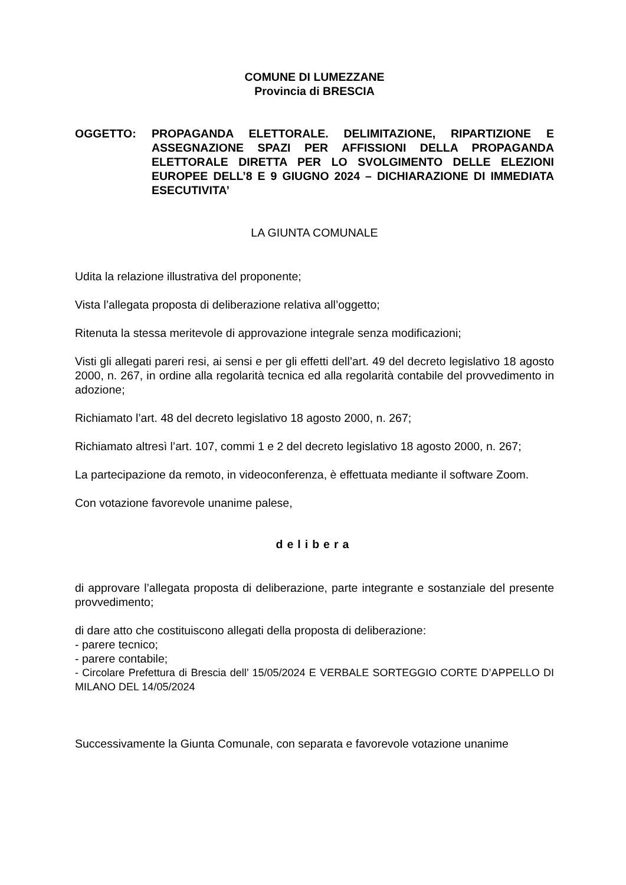COMUNE DI LUMEZZANE
Provincia di BRESCIA
OGGETTO: PROPAGANDA ELETTORALE. DELIMITAZIONE, RIPARTIZIONE E ASSEGNAZIONE SPAZI PER AFFISSIONI DELLA PROPAGANDA ELETTORALE DIRETTA PER LO SVOLGIMENTO DELLE ELEZIONI EUROPEE DELL’8 E 9 GIUGNO 2024 – DICHIARAZIONE DI IMMEDIATA ESECUTIVITA’
LA GIUNTA COMUNALE
Udita la relazione illustrativa del proponente;
Vista l’allegata proposta di deliberazione relativa all’oggetto;
Ritenuta la stessa meritevole di approvazione integrale senza modificazioni;
Visti gli allegati pareri resi, ai sensi e per gli effetti dell’art. 49 del decreto legislativo 18 agosto 2000, n. 267, in ordine alla regolarità tecnica ed alla regolarità contabile del provvedimento in adozione;
Richiamato l’art. 48 del decreto legislativo 18 agosto 2000, n. 267;
Richiamato altresì l’art. 107, commi 1 e 2 del decreto legislativo 18 agosto 2000, n. 267;
La partecipazione da remoto, in videoconferenza, è effettuata mediante il software Zoom.
Con votazione favorevole unanime palese,
delibera
di approvare l’allegata proposta di deliberazione, parte integrante e sostanziale del presente provvedimento;
di dare atto che costituiscono allegati della proposta di deliberazione:
- parere tecnico;
- parere contabile;
- Circolare Prefettura di Brescia dell’ 15/05/2024 E VERBALE SORTEGGIO CORTE D’APPELLO DI MILANO DEL 14/05/2024
Successivamente la Giunta Comunale, con separata e favorevole votazione unanime